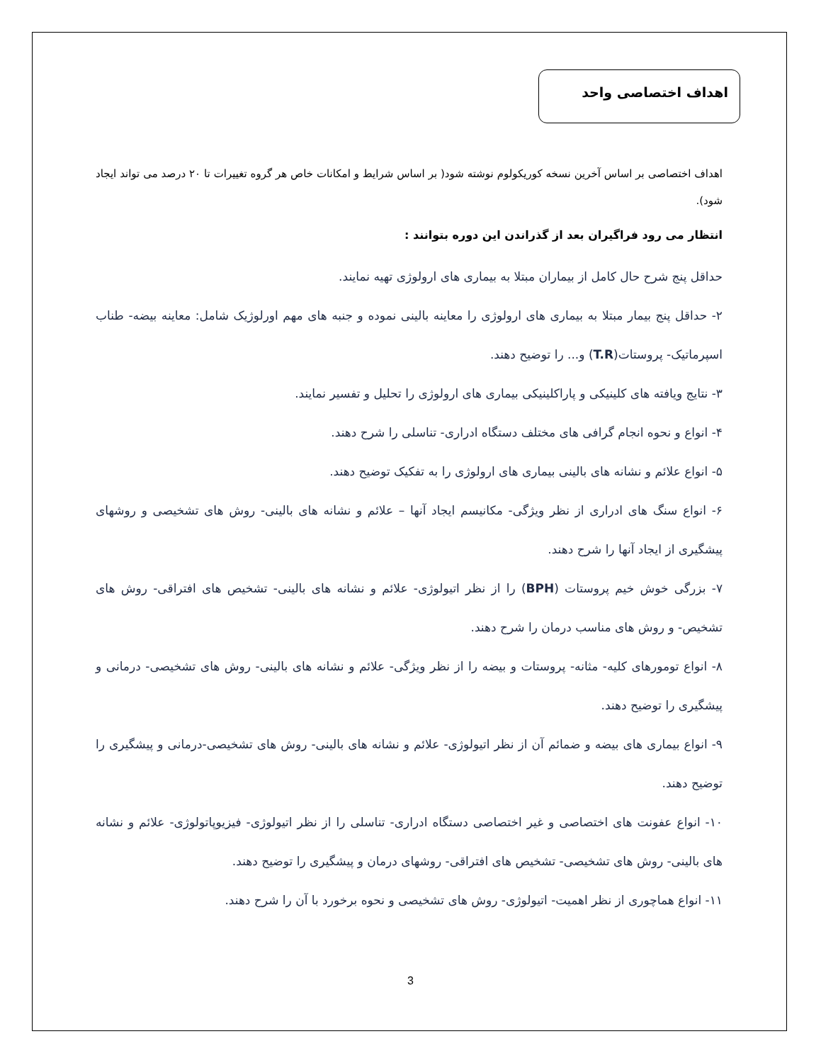اهداف اختصاصی واحد
اهداف اختصاصی بر اساس آخرین نسخه کوریکولوم نوشته شود( بر اساس شرایط و امکانات خاص هر گروه تغییرات تا ۲۰ درصد می تواند ایجاد شود).
انتظار می رود فراگیران بعد از گذراندن این دوره بتوانند :
حداقل پنج شرح حال کامل از بیماران مبتلا به بیماری های ارولوژی تهیه نمایند.
۲- حداقل پنج بیمار مبتلا به بیماری های ارولوژی را معاینه بالینی نموده و جنبه های مهم اورلوژیک شامل: معاینه بیضه- طناب اسپرماتیک- پروستات(T.R) و... را توضیح دهند.
۳- نتایج ویافته های کلینیکی و پاراکلینیکی بیماری های ارولوژی را تحلیل و تفسیر نمایند.
۴- انواع و نحوه انجام گرافی های مختلف دستگاه ادراری- تناسلی را شرح دهند.
۵- انواع علائم و نشانه های بالینی بیماری های ارولوژی را به تفکیک توضیح دهند.
۶- انواع سنگ های ادراری از نظر ویژگی- مکانیسم ایجاد آنها – علائم و نشانه های بالینی- روش های تشخیصی و روشهای پیشگیری از ایجاد آنها را شرح دهند.
۷- بزرگی خوش خیم پروستات (BPH) را از نظر اتیولوژی- علائم و نشانه های بالینی- تشخیص های افتراقی- روش های تشخیص- و روش های مناسب درمان را شرح دهند.
۸- انواع تومورهای کلیه- مثانه- پروستات و بیضه را از نظر ویژگی- علائم و نشانه های بالینی- روش های تشخیصی- درمانی و پیشگیری را توضیح دهند.
۹- انواع بیماری های بیضه و ضمائم آن از نظر اتیولوژی- علائم و نشانه های بالینی- روش های تشخیصی-درمانی و پیشگیری را توضیح دهند.
۱۰- انواع عفونت های اختصاصی و غیر اختصاصی دستگاه ادراری- تناسلی را از نظر اتیولوژی- فیزیوپاتولوژی- علائم و نشانه های بالینی- روش های تشخیصی- تشخیص های افتراقی- روشهای درمان و پیشگیری را توضیح دهند.
۱۱- انواع هماچوری از نظر اهمیت- اتیولوژی- روش های تشخیصی و نحوه برخورد با آن را شرح دهند.
3